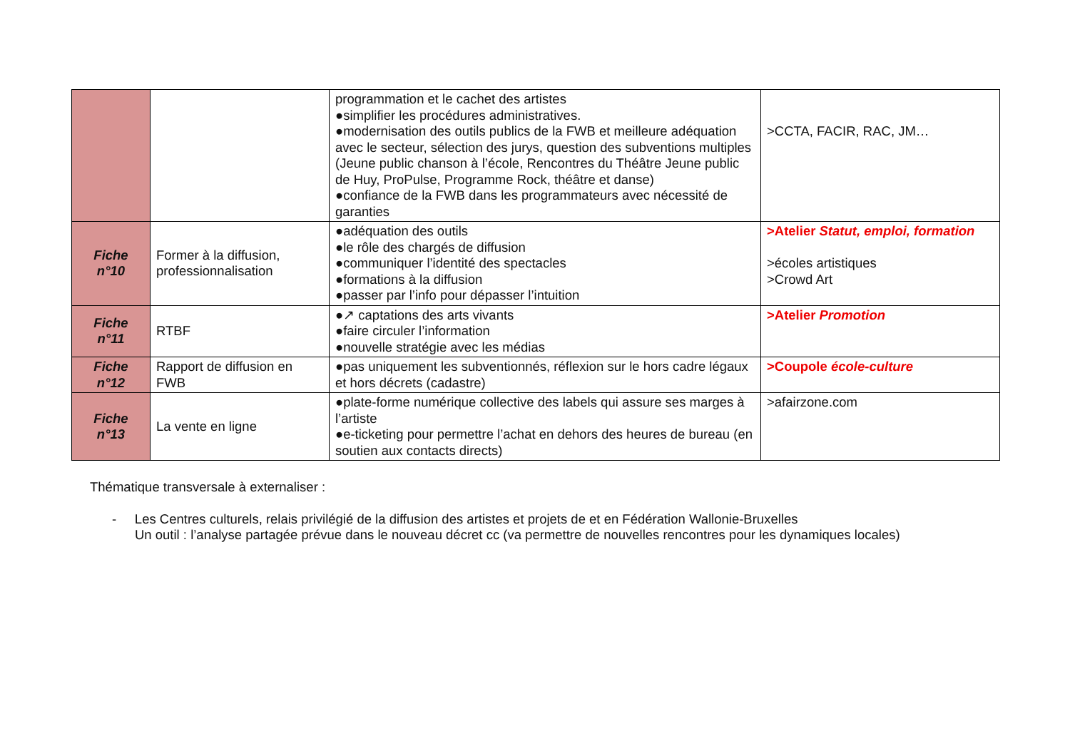| | | programmation et le cachet des artistes ●simplifier les procédures administratives. ●modernisation des outils publics de la FWB et meilleure adéquation avec le secteur, sélection des jurys, question des subventions multiples (Jeune public chanson à l’école, Rencontres du Théâtre Jeune public de Huy, ProPulse, Programme Rock, théâtre et danse) ●confiance de la FWB dans les programmateurs avec nécessité de garanties | >CCTA, FACIR, RAC, JM… |
| Fiche n°10 | Former à la diffusion, professionnalisation | ●adéquation des outils ●le rôle des chargés de diffusion ●communiquer l’identité des spectacles ●formations à la diffusion ●passer par l’info pour dépasser l’intuition | >Atelier Statut, emploi, formation >écoles artistiques >Crowd Art |
| Fiche n°11 | RTBF | ●↗ captations des arts vivants ●faire circuler l’information ●nouvelle stratégie avec les médias | >Atelier Promotion |
| Fiche n°12 | Rapport de diffusion en FWB | ●pas uniquement les subventionnés, réflexion sur le hors cadre légaux et hors décrets (cadastre) | >Coupole école-culture |
| Fiche n°13 | La vente en ligne | ●plate-forme numérique collective des labels qui assure ses marges à l’artiste ●e-ticketing pour permettre l’achat en dehors des heures de bureau (en soutien aux contacts directs) | >afairzone.com |
Thématique transversale à externaliser :
- Les Centres culturels, relais privilégié de la diffusion des artistes et projets de et en Fédération Wallonie-Bruxelles
Un outil : l’analyse partagée prévue dans le nouveau décret cc (va permettre de nouvelles rencontres pour les dynamiques locales)